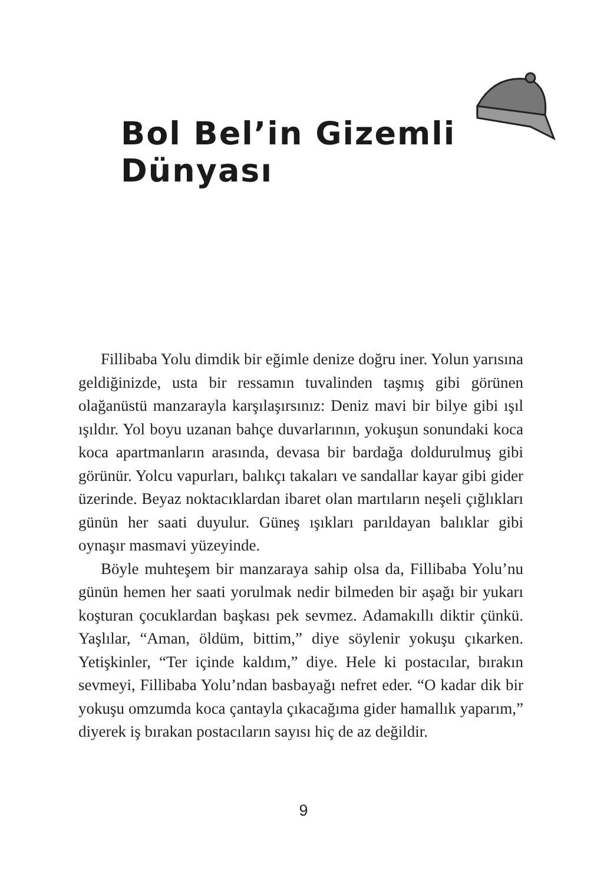Bol Bel’in Gizemli Dünyası
Fillibaba Yolu dimdik bir eğimle denize doğru iner. Yolun yarısına geldiğinizde, usta bir ressamın tuvalinden taşmış gibi görünen olağanüstü manzarayla karşılaşırsınız: Deniz mavi bir bilye gibi ışıl ışıldır. Yol boyu uzanan bahçe duvarlarının, yokuşun sonundaki koca koca apartmanların arasında, devasa bir bardağa doldurulmuş gibi görünür. Yolcu vapurları, balıkçı takaları ve sandallar kayar gibi gider üzerinde. Beyaz noktacıklardan ibaret olan martıların neşeli çığlıkları günün her saati duyulur. Güneş ışıkları parıldayan balıklar gibi oynaşır masmavi yüzeyinde.
Böyle muhteşem bir manzaraya sahip olsa da, Fillibaba Yolu’nu günün hemen her saati yorulmak nedir bilmeden bir aşağı bir yukarı koşturan çocuklardan başkası pek sevmez. Adamakıllı diktir çünkü. Yaşlılar, “Aman, öldüm, bittim,” diye söylenir yokuşu çıkarken. Yetişkinler, “Ter içinde kaldım,” diye. Hele ki postacılar, bırakın sevmeyi, Fillibaba Yolu’ndan basbayağı nefret eder. “O kadar dik bir yokuşu omzumda koca çantayla çıkacağıma gider hamallık yaparım,” diyerek iş bırakan postacıların sayısı hiç de az değildir.
9